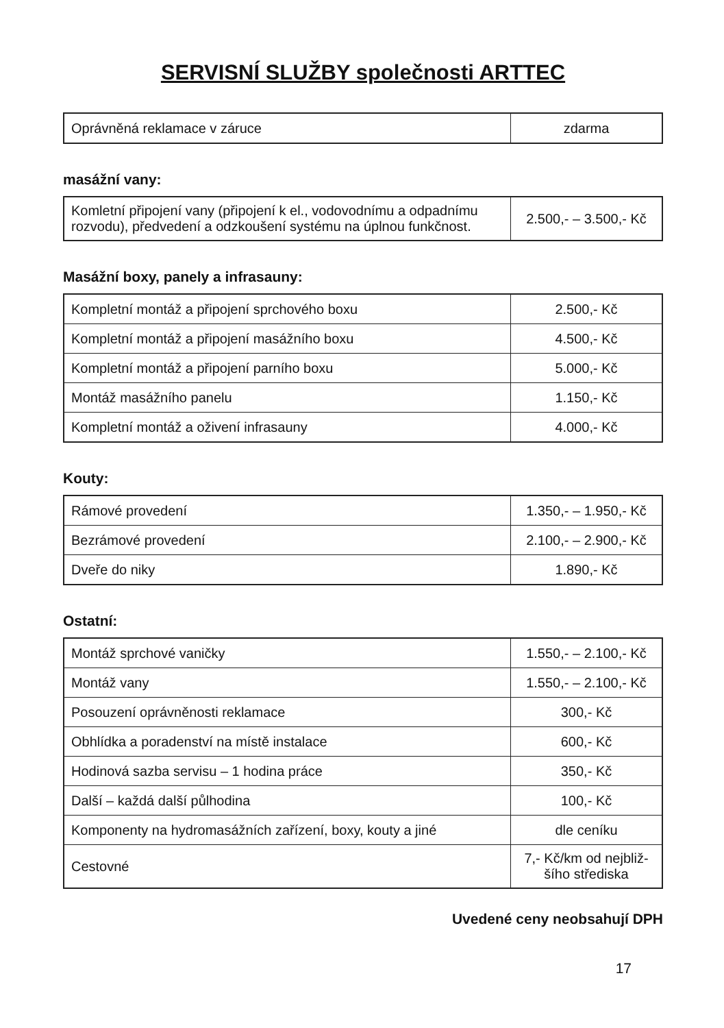SERVISNÍ SLUŽBY společnosti ARTTEC
| Oprávněná reklamace v záruce | zdarma |
masážní vany:
| Komletní připojení vany (připojení k el., vodovodnímu a odpadnímu rozvodu), předvedení a odzkoušení systému na úplnou funkčnost. | 2.500,- – 3.500,- Kč |
Masážní boxy, panely a infrasauny:
| Kompletní montáž a připojení sprchového boxu | 2.500,- Kč |
| Kompletní montáž a připojení masážního boxu | 4.500,- Kč |
| Kompletní montáž a připojení parního boxu | 5.000,- Kč |
| Montáž masážního panelu | 1.150,- Kč |
| Kompletní montáž a oživení infrasauny | 4.000,- Kč |
Kouty:
| Rámové provedení | 1.350,- – 1.950,- Kč |
| Bezrámové provedení | 2.100,- – 2.900,- Kč |
| Dveře do niky | 1.890,- Kč |
Ostatní:
| Montáž sprchové vaničky | 1.550,- – 2.100,- Kč |
| Montáž vany | 1.550,- – 2.100,- Kč |
| Posouzení oprávněnosti reklamace | 300,- Kč |
| Obhlídka a poradenství na místě instalace | 600,- Kč |
| Hodinová sazba servisu – 1 hodina práce | 350,- Kč |
| Další – každá další půlhodina | 100,- Kč |
| Komponenty na hydromasážních zařízení, boxy, kouty a jiné | dle ceníku |
| Cestovné | 7,- Kč/km od nejbliž-šího střediska |
Uvedené ceny neobsahují DPH
17